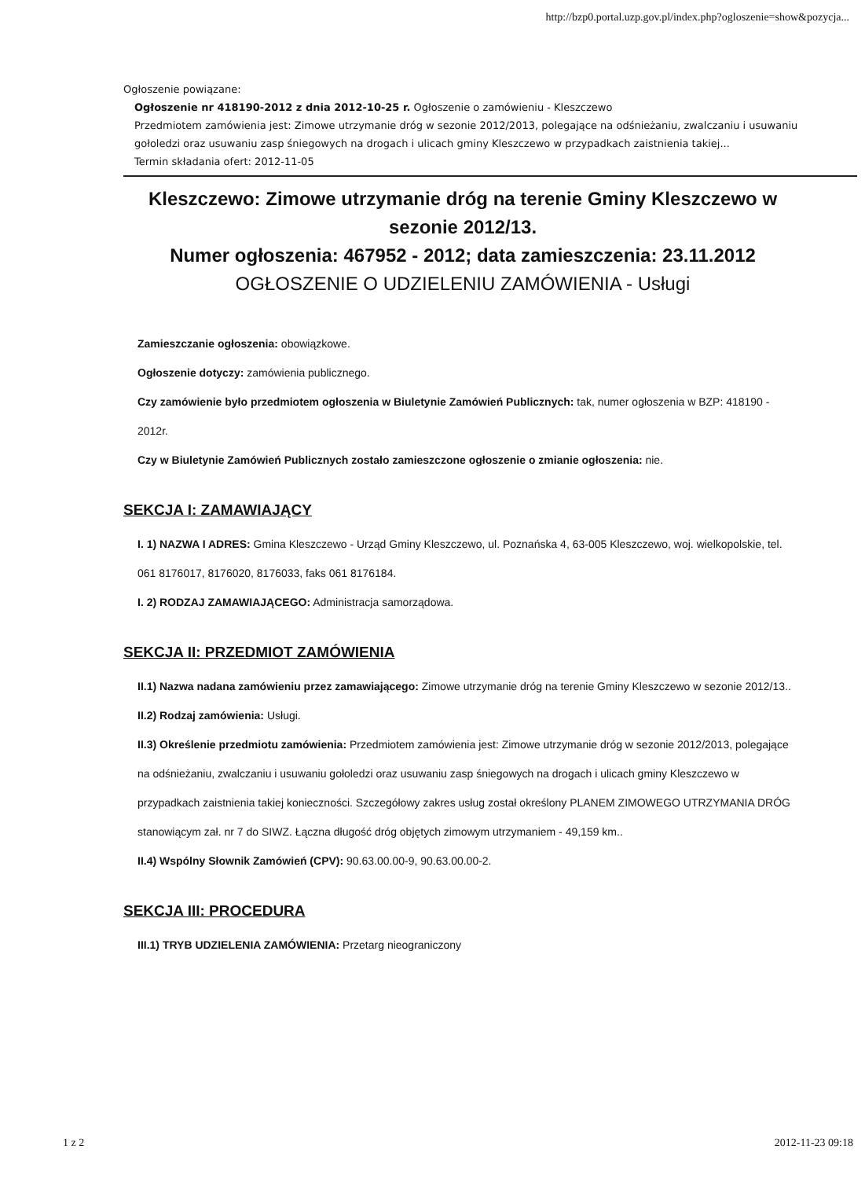http://bzp0.portal.uzp.gov.pl/index.php?ogloszenie=show&pozycja...
Ogłoszenie powiązane:
Ogłoszenie nr 418190-2012 z dnia 2012-10-25 r. Ogłoszenie o zamówieniu - Kleszczewo
Przedmiotem zamówienia jest: Zimowe utrzymanie dróg w sezonie 2012/2013, polegające na odśnieżaniu, zwalczaniu i usuwaniu gołoledzi oraz usuwaniu zasp śniegowych na drogach i ulicach gminy Kleszczewo w przypadkach zaistnienia takiej...
Termin składania ofert: 2012-11-05
Kleszczewo: Zimowe utrzymanie dróg na terenie Gminy Kleszczewo w sezonie 2012/13.
Numer ogłoszenia: 467952 - 2012; data zamieszczenia: 23.11.2012
OGŁOSZENIE O UDZIELENIU ZAMÓWIENIA - Usługi
Zamieszczanie ogłoszenia: obowiązkowe.
Ogłoszenie dotyczy: zamówienia publicznego.
Czy zamówienie było przedmiotem ogłoszenia w Biuletynie Zamówień Publicznych: tak, numer ogłoszenia w BZP: 418190 - 2012r.
Czy w Biuletynie Zamówień Publicznych zostało zamieszczone ogłoszenie o zmianie ogłoszenia: nie.
SEKCJA I: ZAMAWIAJĄCY
I. 1) NAZWA I ADRES: Gmina Kleszczewo - Urząd Gminy Kleszczewo, ul. Poznańska 4, 63-005 Kleszczewo, woj. wielkopolskie, tel. 061 8176017, 8176020, 8176033, faks 061 8176184.
I. 2) RODZAJ ZAMAWIAJĄCEGO: Administracja samorządowa.
SEKCJA II: PRZEDMIOT ZAMÓWIENIA
II.1) Nazwa nadana zamówieniu przez zamawiającego: Zimowe utrzymanie dróg na terenie Gminy Kleszczewo w sezonie 2012/13..
II.2) Rodzaj zamówienia: Usługi.
II.3) Określenie przedmiotu zamówienia: Przedmiotem zamówienia jest: Zimowe utrzymanie dróg w sezonie 2012/2013, polegające na odśnieżaniu, zwalczaniu i usuwaniu gołoledzi oraz usuwaniu zasp śniegowych na drogach i ulicach gminy Kleszczewo w przypadkach zaistnienia takiej konieczności. Szczegółowy zakres usług został określony PLANEM ZIMOWEGO UTRZYMANIA DRÓG stanowiącym zał. nr 7 do SIWZ. Łączna długość dróg objętych zimowym utrzymaniem - 49,159 km..
II.4) Wspólny Słownik Zamówień (CPV): 90.63.00.00-9, 90.63.00.00-2.
SEKCJA III: PROCEDURA
III.1) TRYB UDZIELENIA ZAMÓWIENIA: Przetarg nieograniczony
1 z 2 2012-11-23 09:18